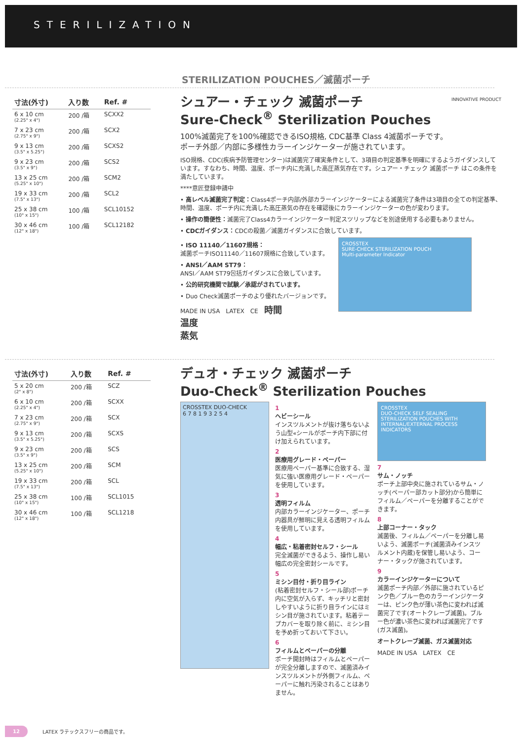STERILIZATION
STERILIZATION POUCHES／滅菌ポーチ
| 寸法(外寸) | 入り数 | Ref. # |
| --- | --- | --- |
| 6 x 10 cm (2.25" x 4") | 200 /箱 | SCXX2 |
| 7 x 23 cm (2.75" x 9") | 200 /箱 | SCX2 |
| 9 x 13 cm (3.5" x 5.25") | 200 /箱 | SCXS2 |
| 9 x 23 cm (3.5" x 9") | 200 /箱 | SCS2 |
| 13 x 25 cm (5.25" x 10") | 200 /箱 | SCM2 |
| 19 x 33 cm (7.5" x 13") | 200 /箱 | SCL2 |
| 25 x 38 cm (10" x 15") | 100 /箱 | SCL10152 |
| 30 x 46 cm (12" x 18") | 100 /箱 | SCL12182 |
シュアー・チェック 滅菌ポーチ
Sure-Check<sup>®</sup> Sterilization Pouches
INNOVATIVE PRODUCT
100%滅菌完了を100%確認できるISO規格, CDC基準 Class 4滅菌ポーチです。
ポーチ外部／内部に多様性カラーインジケーターが施されています。
ISO規格、CDC(疾病予防管理センター)は滅菌完了確実条件として、3項目の判定基準を明確にするようガイダンスしています。すなわち、時間、温度、ポーチ内に充満した高圧蒸気存在です。シュアー・チェック 滅菌ポーチ はこの条件を満たしています。
****意匠登録申請中
• 高レベル滅菌完了判定：Class4ポーチ内部/外部カラーインジケーターによる滅菌完了条件は3項目の全ての判定基準、時間、温度、ポーチ内に充満した高圧蒸気の存在を確認後にカラーインジケーターの色が変わります。
• 操作の簡便性：滅菌完了Class4カラーインジケーター判定スツリップなどを別途使用する必要もありません。
• CDCガイダンス：CDCの殺菌／滅菌ガイダンスに合致しています。
• ISO 11140／11607規格：
滅菌ポーチISO11140／11607規格に合致しています。
• ANSI／AAM ST79：
ANSI／AAM ST79包括ガイダンスに合致しています。
• 公的研究機関で試験／承認がされています。
• Duo Check滅菌ポーチのより優れたバージョンです。
MADE IN USA　LATEX　CE　時間
温度
蒸気
CROSSTEX
SURE-CHECK STERILIZATION POUCH
Multi-parameter Indicator
| 寸法(外寸) | 入り数 | Ref. # |
| --- | --- | --- |
| 5 x 20 cm (2" x 8") | 200 /箱 | SCZ |
| 6 x 10 cm (2.25" x 4") | 200 /箱 | SCXX |
| 7 x 23 cm (2.75" x 9") | 200 /箱 | SCX |
| 9 x 13 cm (3.5" x 5.25") | 200 /箱 | SCXS |
| 9 x 23 cm (3.5" x 9") | 200 /箱 | SCS |
| 13 x 25 cm (5.25" x 10") | 200 /箱 | SCM |
| 19 x 33 cm (7.5" x 13") | 200 /箱 | SCL |
| 25 x 38 cm (10" x 15") | 100 /箱 | SCL1015 |
| 30 x 46 cm (12" x 18") | 100 /箱 | SCL1218 |
デュオ・チェック 滅菌ポーチ
Duo-Check<sup>®</sup> Sterilization Pouches
CROSSTEX DUO-CHECK
6 7 8 1 9 3 2 5 4
1
ヘビーシール
インスツルメントが抜け落ちないよう山型«シールがポーチ内下部に付け加えられています。
2
医療用グレード・ペーパー
医療用ペーパー基準に合致する、湿気に強い医療用グレード・ペーパーを使用しています。
3
透明フィルム
内部カラーインジケーター、ポーチ内器具が鮮明に見える透明フィルムを使用しています。
4
幅広・粘着密封セルフ・シール
完全滅菌ができるよう、操作し易い幅広の完全密封シールです。
5
ミシン目付・折り目ライン
(粘着密封セルフ・シール部)ポーチ内に空気が入らず、キッチリと密封しやすいように折り目ラインにはミシン目が施されています。粘着テープカバーを取り除く前に、ミシン目を予め折っておいて下さい。
6
フィルムとペーパーの分離
ポーチ開封時はフィルムとペーパーが完全分離しますので、滅菌済みインスツルメントが外側フィルム、ペーパーに触れ汚染されることはありません。
CROSSTEX
DUO-CHECK SELF SEALING STERILIZATION POUCHES WITH INTERNAL/EXTERNAL PROCESS INDICATORS
7
サム・ノッチ
ポーチ上部中央に施されているサム・ノッチ(ペーパー部カット部分)から簡単にフィルム／ペーパーを分離することができます。
8
上部コーナー・タック
滅菌後、フィルム／ペーパーを分離し易いよう、滅菌ポーチ(滅菌済みインスツルメント内蔵)を保管し易いよう、コーナー・タックが施されています。
9
カラーインジケーターについて
滅菌ポーチ内部／外部に施されているピンク色／ブルー色のカラーインジケーターは、ピンク色が薄い茶色に変われば滅菌完了です(オートクレーブ滅菌)。ブルー色が濃い茶色に変われば滅菌完了です(ガス滅菌)。
オートクレーブ滅菌、ガス滅菌対応
MADE IN USA　LATEX　CE
12 LATEX ラテックスフリーの商品です。